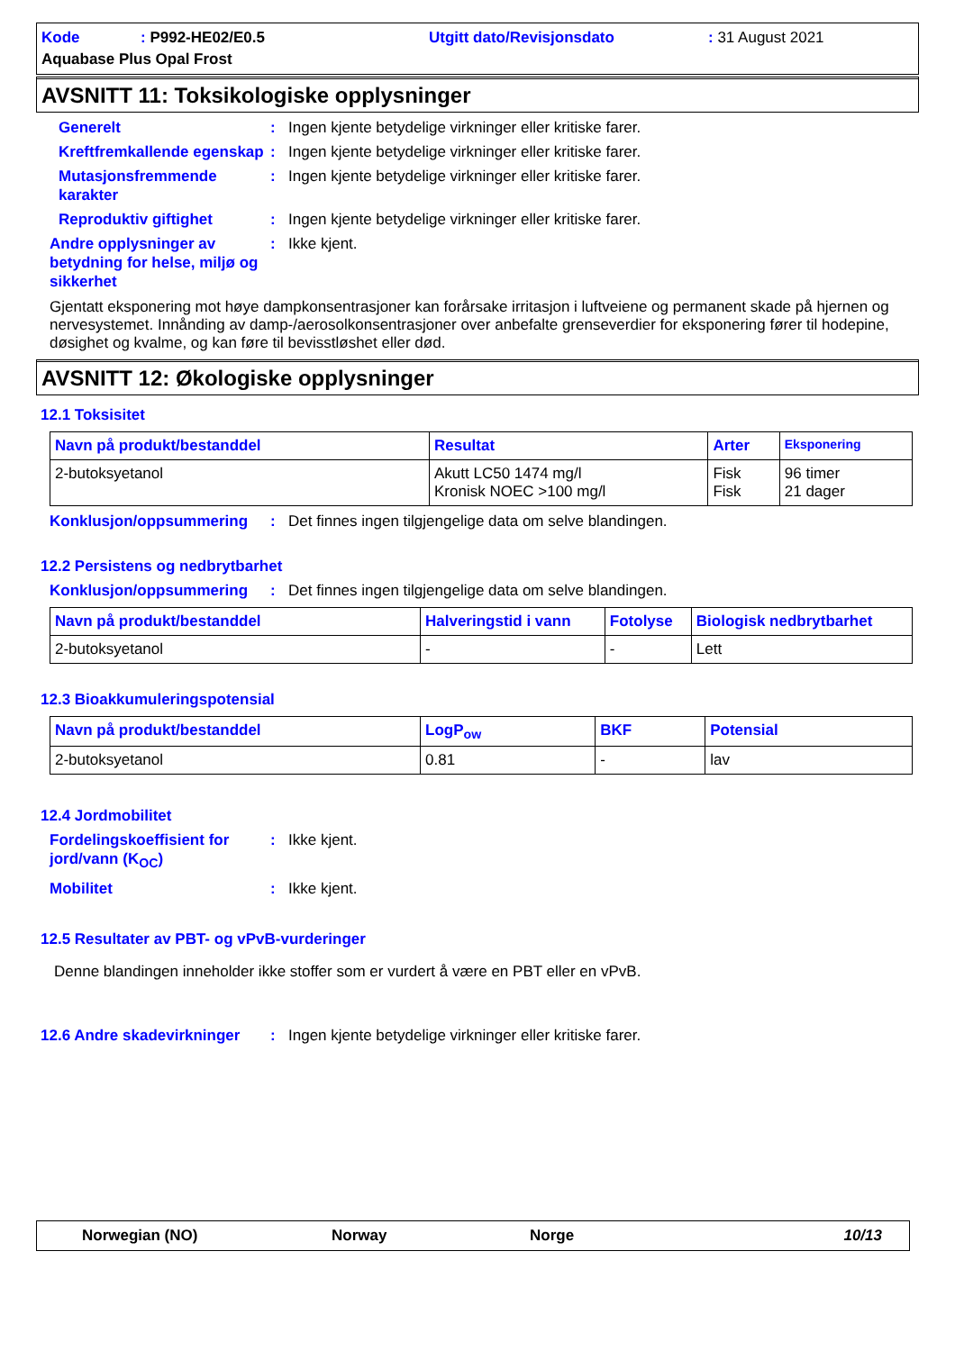Kode: P992-HE02/E0.5 Utgitt dato/Revisjonsdato: 31 August 2021 Aquabase Plus Opal Frost
AVSNITT 11: Toksikologiske opplysninger
Generelt: Ingen kjente betydelige virkninger eller kritiske farer.
Kreftfremkallende egenskap: Ingen kjente betydelige virkninger eller kritiske farer.
Mutasjonsfremmende karakter: Ingen kjente betydelige virkninger eller kritiske farer.
Reproduktiv giftighet: Ingen kjente betydelige virkninger eller kritiske farer.
Andre opplysninger av betydning for helse, miljø og sikkerhet: Ikke kjent.
Gjentatt eksponering mot høye dampkonsentrasjoner kan forårsake irritasjon i luftveiene og permanent skade på hjernen og nervesystemet. Innånding av damp-/aerosolkonsentrasjoner over anbefalte grenseverdier for eksponering fører til hodepine, døsighet og kvalme, og kan føre til bevisstløshet eller død.
AVSNITT 12: Økologiske opplysninger
12.1 Toksisitet
| Navn på produkt/bestanddel | Resultat | Arter | Eksponering |
| --- | --- | --- | --- |
| 2-butoksyetanol | Akutt LC50 1474 mg/l Kronisk NOEC >100 mg/l | Fisk Fisk | 96 timer 21 dager |
Konklusjon/oppsummering: Det finnes ingen tilgjengelige data om selve blandingen.
12.2 Persistens og nedbrytbarhet
Konklusjon/oppsummering: Det finnes ingen tilgjengelige data om selve blandingen.
| Navn på produkt/bestanddel | Halveringstid i vann | Fotolyse | Biologisk nedbrytbarhet |
| --- | --- | --- | --- |
| 2-butoksyetanol | - | - | Lett |
12.3 Bioakkumuleringspotensial
| Navn på produkt/bestanddel | LogP<sub>ow</sub> | BKF | Potensial |
| --- | --- | --- | --- |
| 2-butoksyetanol | 0.81 | - | lav |
12.4 Jordmobilitet
Fordelingskoeffisient for jord/vann (K<sub>OC</sub>): Ikke kjent.
Mobilitet: Ikke kjent.
12.5 Resultater av PBT- og vPvB-vurderinger
Denne blandingen inneholder ikke stoffer som er vurdert å være en PBT eller en vPvB.
12.6 Andre skadevirkninger: Ingen kjente betydelige virkninger eller kritiske farer.
Norwegian (NO) Norway Norge 10/13